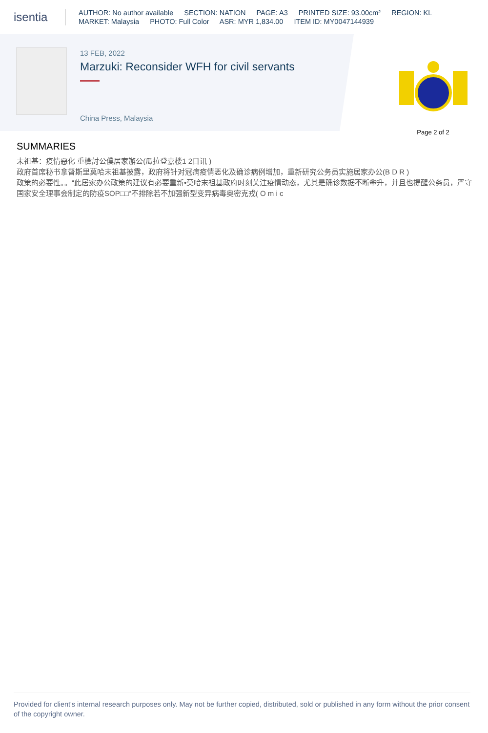isentia
AUTHOR: No author available SECTION: NATION PAGE: A3 PRINTED SIZE: 93.00cm² REGION: KL
MARKET: Malaysia PHOTO: Full Color ASR: MYR 1,834.00 ITEM ID: MY0047144939
13 FEB, 2022
Marzuki: Reconsider WFH for civil servants
China Press, Malaysia
Page 2 of 2
SUMMARIES
末祖基：疫情惡化 重檢討公僕居家辦公(瓜拉登嘉楼1 2日讯 )
政府首席秘书拿督斯里莫哈末祖基披露，政府将针对冠病疫情恶化及确诊病例增加，重新研究公务员实施居家办公(B D R )
政策的必要性。。“此居家办公政策的建议有必要重新•莫哈末祖基政府时刻关注疫情动态，尤其是确诊数据不断攀升，并且也提醒公务员，严守国家安全理事会制定的防疫SOP□□“不排除若不加强新型变异病毒奥密克戎( O m i c
Provided for client's internal research purposes only. May not be further copied, distributed, sold or published in any form without the prior consent of the copyright owner.